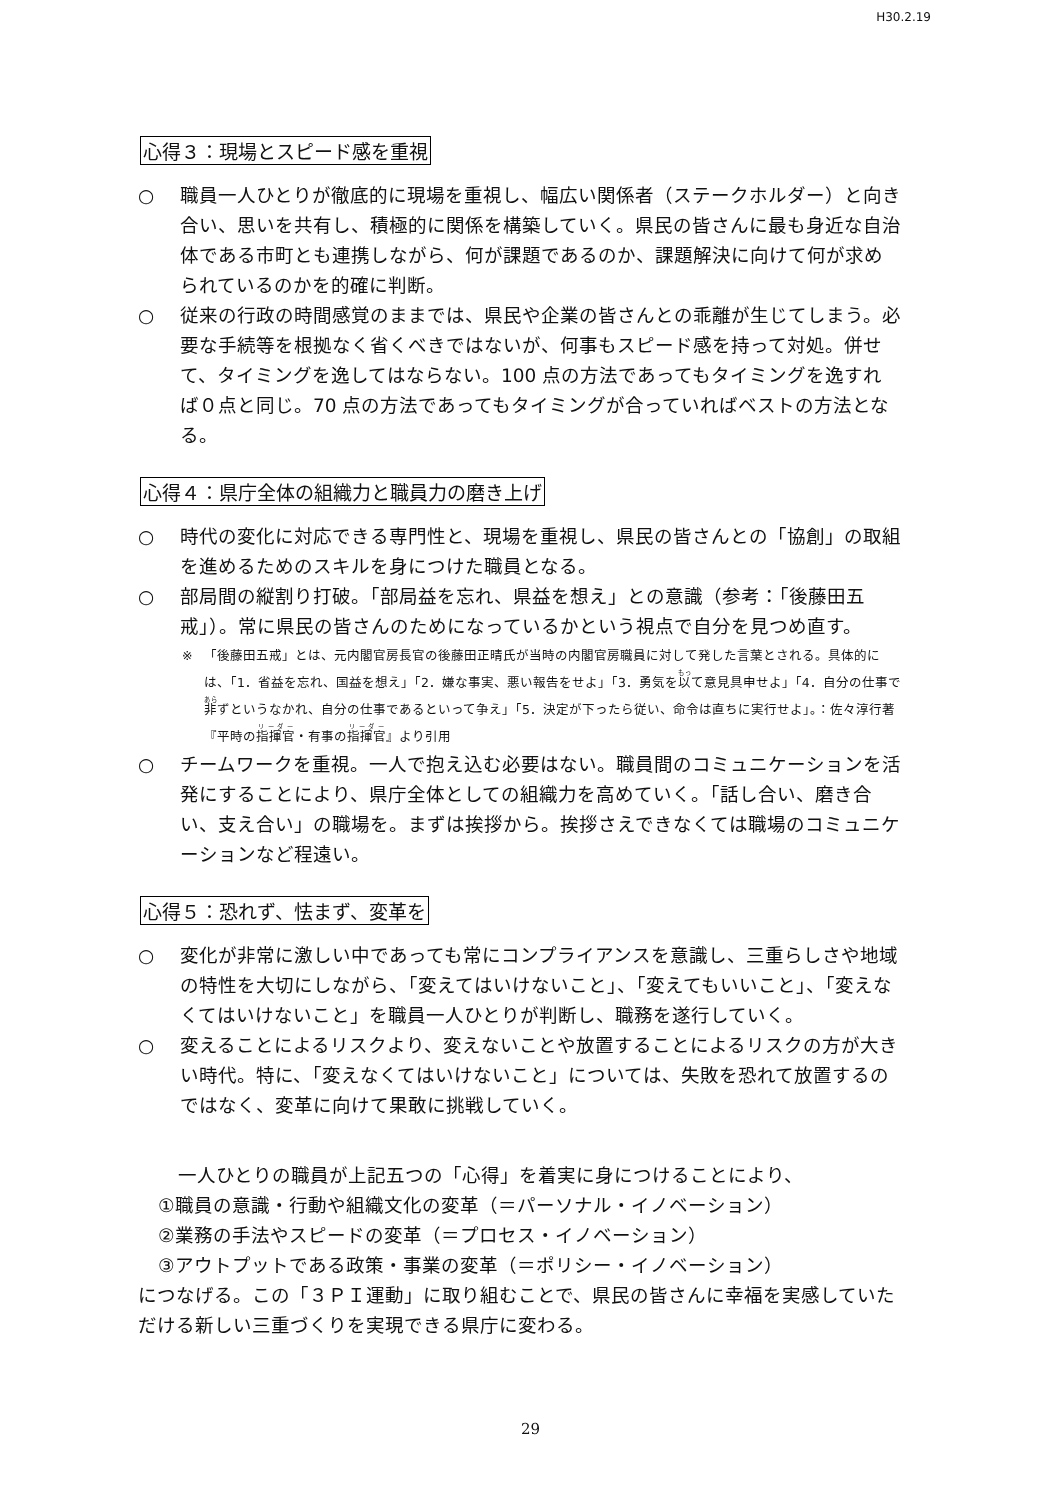H30.2.19
心得３：現場とスピード感を重視
○ 職員一人ひとりが徹底的に現場を重視し、幅広い関係者（ステークホルダー）と向き合い、思いを共有し、積極的に関係を構築していく。県民の皆さんに最も身近な自治体である市町とも連携しながら、何が課題であるのか、課題解決に向けて何が求められているのかを的確に判断。
○ 従来の行政の時間感覚のままでは、県民や企業の皆さんとの乖離が生じてしまう。必要な手続等を根拠なく省くべきではないが、何事もスピード感を持って対処。併せて、タイミングを逸してはならない。100 点の方法であってもタイミングを逸すれば０点と同じ。70 点の方法であってもタイミングが合っていればベストの方法となる。
心得４：県庁全体の組織力と職員力の磨き上げ
○ 時代の変化に対応できる専門性と、現場を重視し、県民の皆さんとの「協創」の取組を進めるためのスキルを身につけた職員となる。
○ 部局間の縦割り打破。「部局益を忘れ、県益を想え」との意識（参考：「後藤田五戒」）。常に県民の皆さんのためになっているかという視点で自分を見つめ直す。
※ 「後藤田五戒」とは、元内閣官房長官の後藤田正晴氏が当時の内閣官房職員に対して発した言葉とされる。具体的には、「1．省益を忘れ、国益を想え」「2．嫌な事実、悪い報告をせよ」「3．勇気を以て意見具申せよ」「4．自分の仕事で非ずというなかれ、自分の仕事であるといって争え」「5．決定が下ったら従い、命令は直ちに実行せよ」。：佐々淳行著『平時の指揮官・有事の指揮官』より引用
○ チームワークを重視。一人で抱え込む必要はない。職員間のコミュニケーションを活発にすることにより、県庁全体としての組織力を高めていく。「話し合い、磨き合い、支え合い」の職場を。まずは挨拶から。挨拶さえできなくては職場のコミュニケーションなど程遠い。
心得５：恐れず、怯まず、変革を
○ 変化が非常に激しい中であっても常にコンプライアンスを意識し、三重らしさや地域の特性を大切にしながら、「変えてはいけないこと」、「変えてもいいこと」、「変えなくてはいけないこと」を職員一人ひとりが判断し、職務を遂行していく。
○ 変えることによるリスクより、変えないことや放置することによるリスクの方が大きい時代。特に、「変えなくてはいけないこと」については、失敗を恐れて放置するのではなく、変革に向けて果敢に挑戦していく。
一人ひとりの職員が上記五つの「心得」を着実に身につけることにより、
①職員の意識・行動や組織文化の変革（＝パーソナル・イノベーション）
②業務の手法やスピードの変革（＝プロセス・イノベーション）
③アウトプットである政策・事業の変革（＝ポリシー・イノベーション）
につなげる。この「３ＰＩ運動」に取り組むことで、県民の皆さんに幸福を実感していただける新しい三重づくりを実現できる県庁に変わる。
29